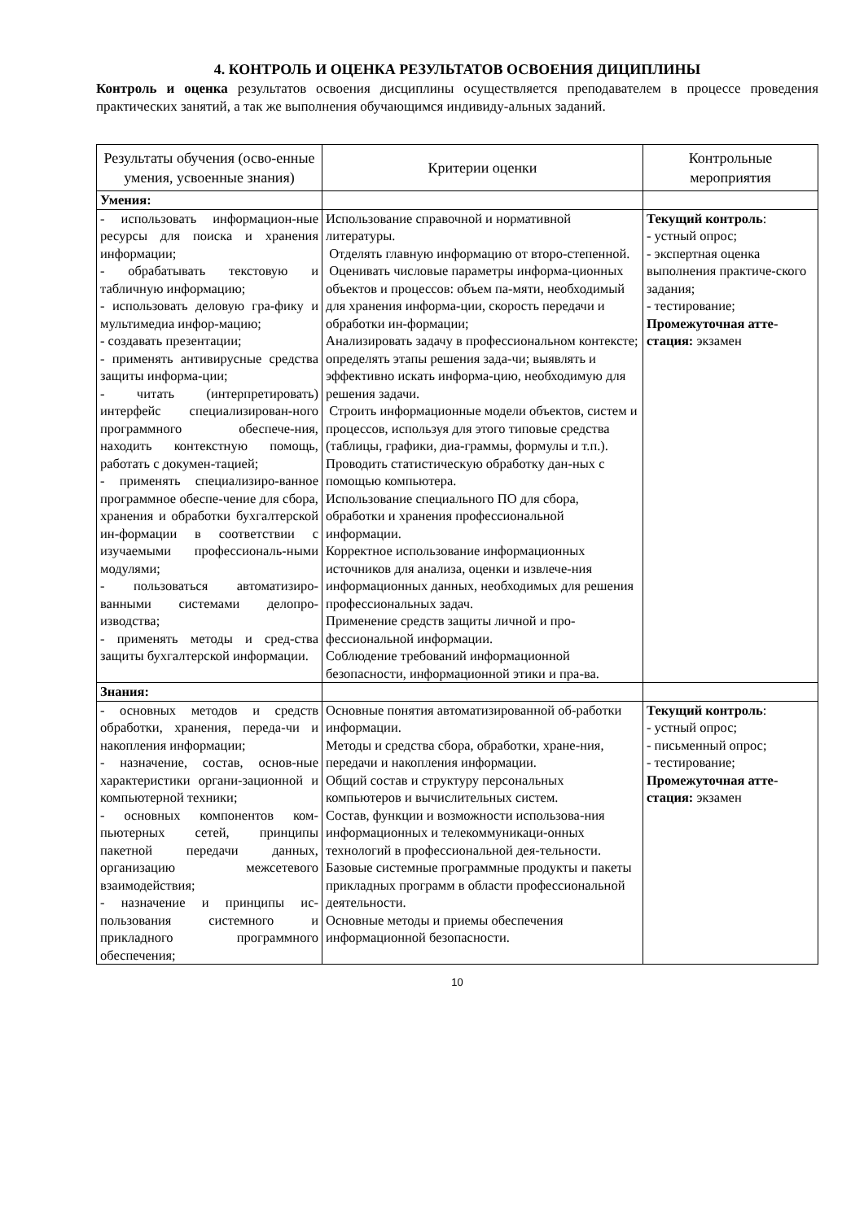4. КОНТРОЛЬ И ОЦЕНКА РЕЗУЛЬТАТОВ ОСВОЕНИЯ ДИЦИПЛИНЫ
Контроль и оценка результатов освоения дисциплины осуществляется преподавателем в процессе проведения практических занятий, а так же выполнения обучающимся индивиду-альных заданий.
| Результаты обучения (осво-енные умения, усвоенные знания) | Критерии оценки | Контрольные мероприятия |
| --- | --- | --- |
| Умения: | | |
| - использовать информацион-ные ресурсы для поиска и хранения информации; - обрабатывать текстовую и табличную информацию; - использовать деловую гра-фику и мультимедиа инфор-мацию; - создавать презентации; - применять антивирусные средства защиты информа-ции; - читать (интерпретировать) интерфейс специализирован-ного программного обеспече-ния, находить контекстную помощь, работать с докумен-тацией; - применять специализиро-ванное программное обеспе-чение для сбора, хранения и обработки бухгалтерской ин-формации в соответствии с изучаемыми профессиональ-ными модулями; - пользоваться автоматизиро-ванными системами делопро-изводства; - применять методы и сред-ства защиты бухгалтерской информации. | Использование справочной и нормативной литературы. Отделять главную информацию от второ-степенной. Оценивать числовые параметры информа-ционных объектов и процессов: объем па-мяти, необходимый для хранения информа-ции, скорость передачи и обработки ин-формации; Анализировать задачу в профессиональном контексте; определять этапы решения зада-чи; выявлять и эффективно искать информа-цию, необходимую для решения задачи. Строить информационные модели объектов, систем и процессов, используя для этого типовые средства (таблицы, графики, диа-граммы, формулы и т.п.). Проводить статистическую обработку дан-ных с помощью компьютера. Использование специального ПО для сбора, обработки и хранения профессиональной информации. Корректное использование информационных источников для анализа, оценки и извлече-ния информационных данных, необходимых для решения профессиональных задач. Применение средств защиты личной и про-фессиональной информации. Соблюдение требований информационной безопасности, информационной этики и пра-ва. | Текущий контроль : - устный опрос; - экспертная оценка выполнения практиче-ского задания; - тестирование; Промежуточная атте-стация: экзамен |
| Знания: | | |
| - основных методов и средств обработки, хранения, переда-чи и накопления информации; - назначение, состав, основ-ные характеристики органи-зационной и компьютерной техники; - основных компонентов ком-пьютерных сетей, принципы пакетной передачи данных, организацию межсетевого взаимодействия; - назначение и принципы ис-пользования системного и прикладного программного обеспечения; | Основные понятия автоматизированной об-работки информации. Методы и средства сбора, обработки, хране-ния, передачи и накопления информации. Общий состав и структуру персональных компьютеров и вычислительных систем. Состав, функции и возможности использова-ния информационных и телекоммуникаци-онных технологий в профессиональной дея-тельности. Базовые системные программные продукты и пакеты прикладных программ в области профессиональной деятельности. Основные методы и приемы обеспечения информационной безопасности. | Текущий контроль : - устный опрос; - письменный опрос; - тестирование; Промежуточная атте-стация: экзамен |
10